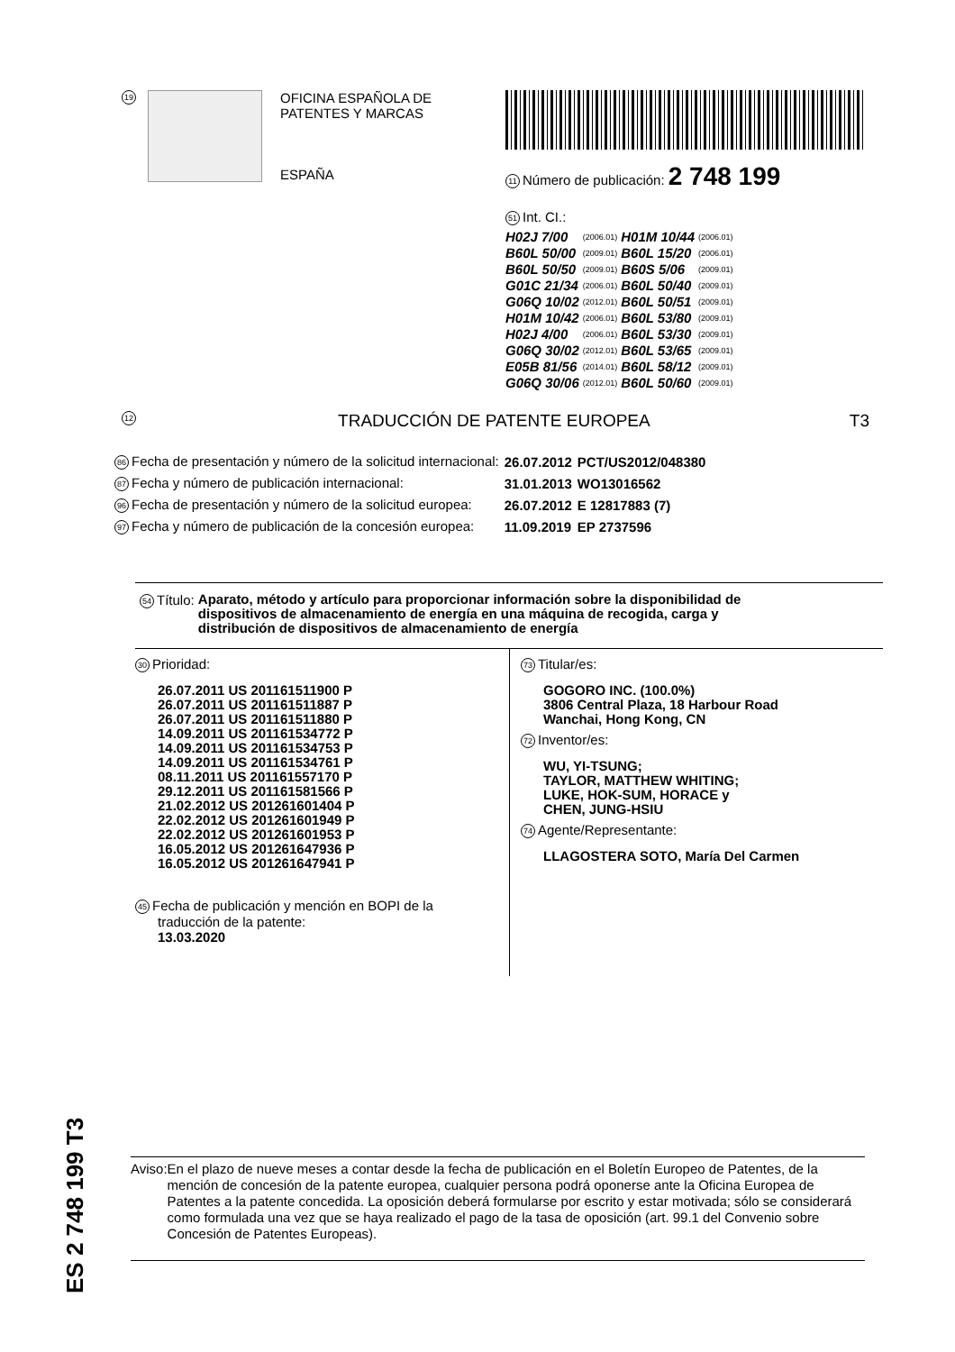19
OFICINA ESPAÑOLA DE
PATENTES Y MARCAS
ESPAÑA
11 Número de publicación: 2 748 199
51 Int. CI.:
| H02J 7/00 | (2006.01) | H01M 10/44 | (2006.01) |
| B60L 50/00 | (2009.01) | B60L 15/20 | (2006.01) |
| B60L 50/50 | (2009.01) | B60S 5/06 | (2009.01) |
| G01C 21/34 | (2006.01) | B60L 50/40 | (2009.01) |
| G06Q 10/02 | (2012.01) | B60L 50/51 | (2009.01) |
| H01M 10/42 | (2006.01) | B60L 53/80 | (2009.01) |
| H02J 4/00 | (2006.01) | B60L 53/30 | (2009.01) |
| G06Q 30/02 | (2012.01) | B60L 53/65 | (2009.01) |
| E05B 81/56 | (2014.01) | B60L 58/12 | (2009.01) |
| G06Q 30/06 | (2012.01) | B60L 50/60 | (2009.01) |
12 TRADUCCIÓN DE PATENTE EUROPEA T3
| 86 Fecha de presentación y número de la solicitud internacional: | 26.07.2012 | PCT/US2012/048380 |
| 87 Fecha y número de publicación internacional: | 31.01.2013 | WO13016562 |
| 96 Fecha de presentación y número de la solicitud europea: | 26.07.2012 | E 12817883 (7) |
| 97 Fecha y número de publicación de la concesión europea: | 11.09.2019 | EP 2737596 |
54 Título: Aparato, método y artículo para proporcionar información sobre la disponibilidad de dispositivos de almacenamiento de energía en una máquina de recogida, carga y distribución de dispositivos de almacenamiento de energía
30 Prioridad:
26.07.2011 US 201161511900 P
26.07.2011 US 201161511887 P
26.07.2011 US 201161511880 P
14.09.2011 US 201161534772 P
14.09.2011 US 201161534753 P
14.09.2011 US 201161534761 P
08.11.2011 US 201161557170 P
29.12.2011 US 201161581566 P
21.02.2012 US 201261601404 P
22.02.2012 US 201261601949 P
22.02.2012 US 201261601953 P
16.05.2012 US 201261647936 P
16.05.2012 US 201261647941 P
45 Fecha de publicación y mención en BOPI de la
traducción de la patente:
13.03.2020
73 Titular/es:
GOGORO INC. (100.0%)
3806 Central Plaza, 18 Harbour Road
Wanchai, Hong Kong, CN
72 Inventor/es:
WU, YI-TSUNG;
TAYLOR, MATTHEW WHITING;
LUKE, HOK-SUM, HORACE y
CHEN, JUNG-HSIU
74 Agente/Representante:
LLAGOSTERA SOTO, María Del Carmen
ES 2 748 199 T3
Aviso: En el plazo de nueve meses a contar desde la fecha de publicación en el Boletín Europeo de Patentes, de la mención de concesión de la patente europea, cualquier persona podrá oponerse ante la Oficina Europea de Patentes a la patente concedida. La oposición deberá formularse por escrito y estar motivada; sólo se considerará como formulada una vez que se haya realizado el pago de la tasa de oposición (art. 99.1 del Convenio sobre Concesión de Patentes Europeas).